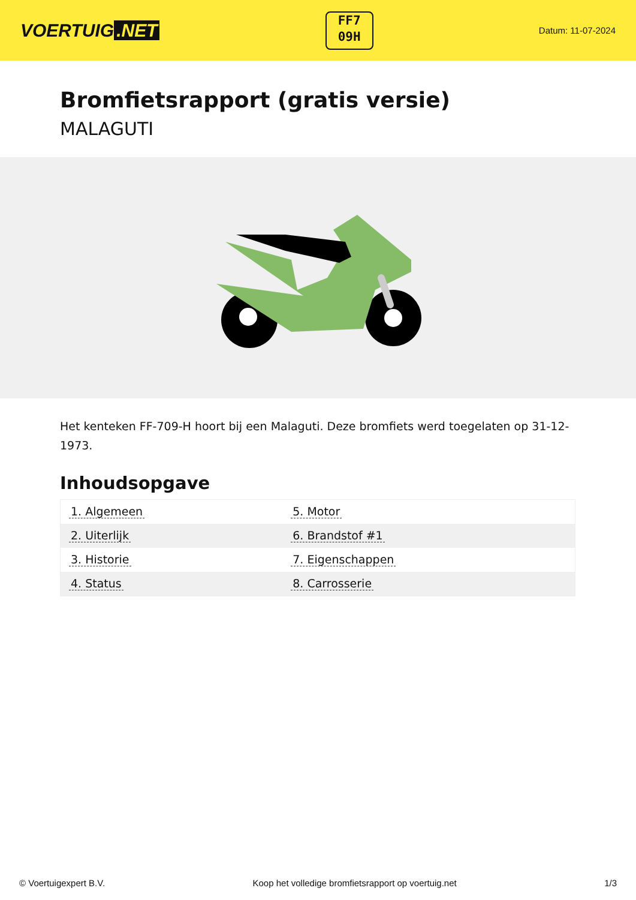VOERTUIG.NET
FF7
09H
Datum: 11-07-2024
Bromfietsrapport (gratis versie)
MALAGUTI
Het kenteken FF-709-H hoort bij een Malaguti. Deze bromfiets werd toegelaten op 31-12-1973.
Inhoudsopgave
| 1. Algemeen | 5. Motor |
| 2. Uiterlijk | 6. Brandstof #1 |
| 3. Historie | 7. Eigenschappen |
| 4. Status | 8. Carrosserie |
© Voertuigexpert B.V. Koop het volledige bromfietsrapport op voertuig.net 1/3